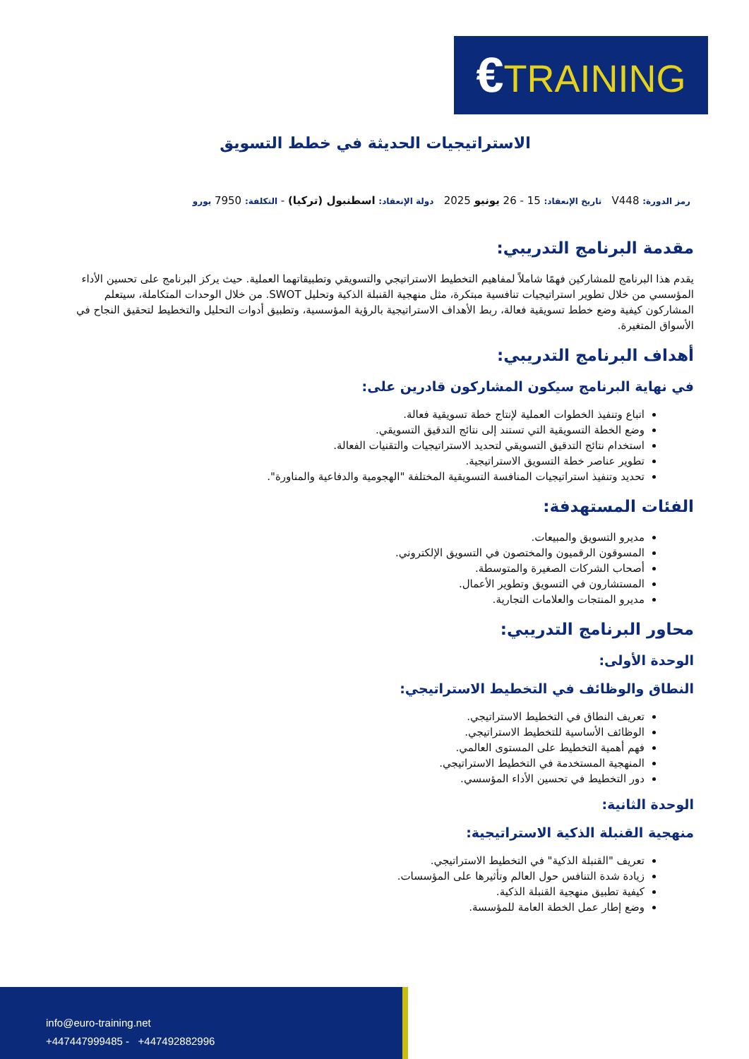€TRAINING
الاستراتيجيات الحديثة في خطط التسويق
رمز الدورة: V448 تاريخ الإنعقاد: 15 - 26 يونيو 2025 دولة الإنعقاد: اسطنبول (تركيا) - التكلفة: 7950 يورو
مقدمة البرنامج التدريبي:
يقدم هذا البرنامج للمشاركين فهمًا شاملاً لمفاهيم التخطيط الاستراتيجي والتسويقي وتطبيقاتهما العملية. حيث يركز البرنامج على تحسين الأداء المؤسسي من خلال تطوير استراتيجيات تنافسية مبتكرة، مثل منهجية القنبلة الذكية وتحليل SWOT. من خلال الوحدات المتكاملة، سيتعلم المشاركون كيفية وضع خطط تسويقية فعالة، ربط الأهداف الاستراتيجية بالرؤية المؤسسية، وتطبيق أدوات التحليل والتخطيط لتحقيق النجاح في الأسواق المتغيرة.
أهداف البرنامج التدريبي:
في نهاية البرنامج سيكون المشاركون قادرين على:
اتباع وتنفيذ الخطوات العملية لإنتاج خطة تسويقية فعالة.
وضع الخطة التسويقية التي تستند إلى نتائج التدقيق التسويقي.
استخدام نتائج التدقيق التسويقي لتحديد الاستراتيجيات والتقنيات الفعالة.
تطوير عناصر خطة التسويق الاستراتيجية.
تحديد وتنفيذ استراتيجيات المنافسة التسويقية المختلفة "الهجومية والدفاعية والمناورة".
الفئات المستهدفة:
مديرو التسويق والمبيعات.
المسوقون الرقميون والمختصون في التسويق الإلكتروني.
أصحاب الشركات الصغيرة والمتوسطة.
المستشارون في التسويق وتطوير الأعمال.
مديرو المنتجات والعلامات التجارية.
محاور البرنامج التدريبي:
الوحدة الأولى:
النطاق والوظائف في التخطيط الاستراتيجي:
تعريف النطاق في التخطيط الاستراتيجي.
الوظائف الأساسية للتخطيط الاستراتيجي.
فهم أهمية التخطيط على المستوى العالمي.
المنهجية المستخدمة في التخطيط الاستراتيجي.
دور التخطيط في تحسين الأداء المؤسسي.
الوحدة الثانية:
منهجية القنبلة الذكية الاستراتيجية:
تعريف "القنبلة الذكية" في التخطيط الاستراتيجي.
زيادة شدة التنافس حول العالم وتأثيرها على المؤسسات.
كيفية تطبيق منهجية القنبلة الذكية.
وضع إطار عمل الخطة العامة للمؤسسة.
info@euro-training.net
+447447999485 - +447492882996